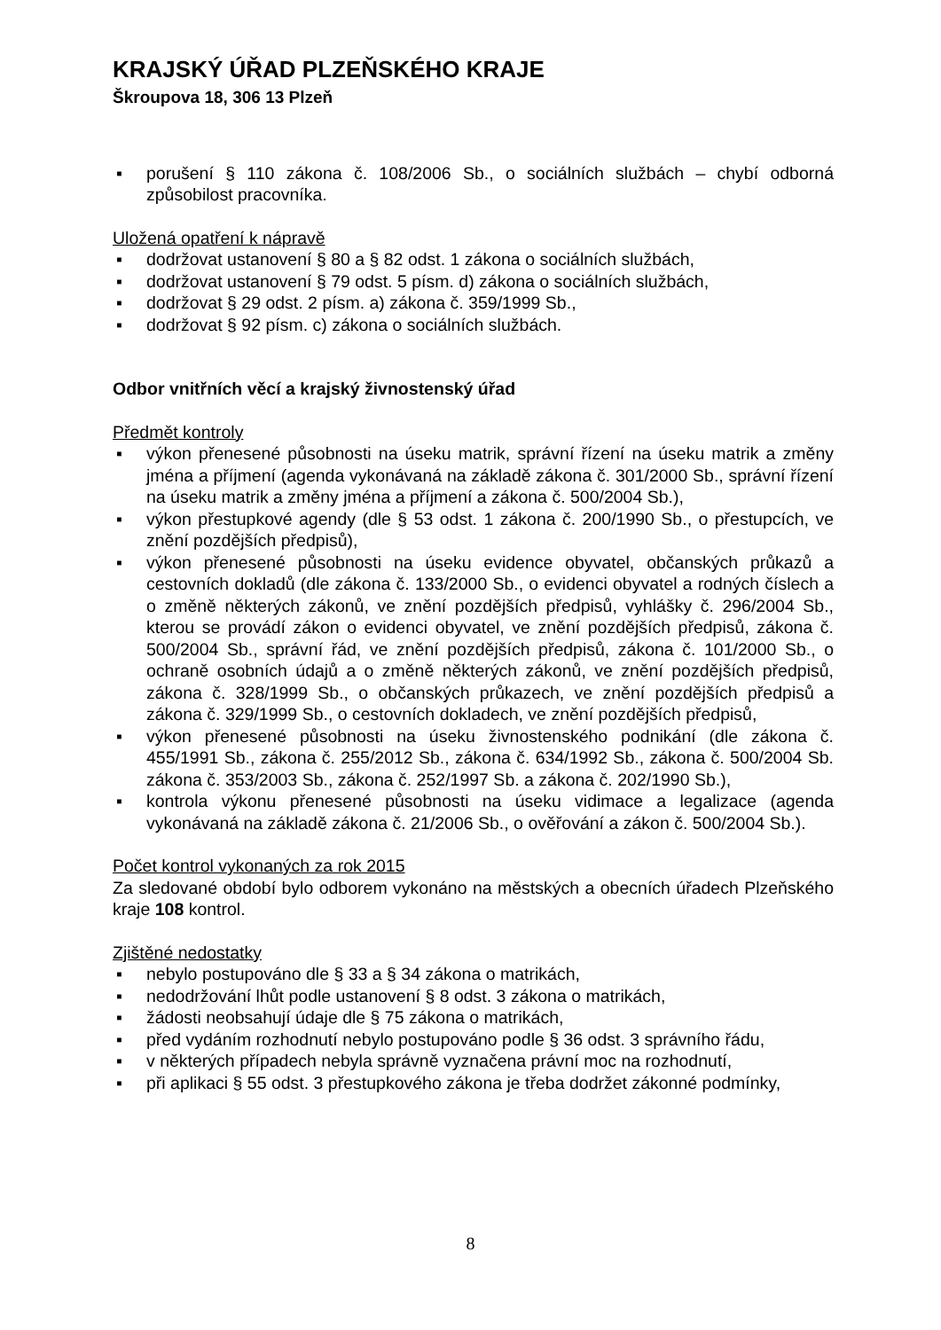KRAJSKÝ ÚŘAD PLZEŇSKÉHO KRAJE
Škroupova 18, 306 13 Plzeň
▪ porušení § 110 zákona č. 108/2006 Sb., o sociálních službách – chybí odborná způsobilost pracovníka.
Uložená opatření k nápravě
▪ dodržovat ustanovení § 80 a § 82 odst. 1 zákona o sociálních službách,
▪ dodržovat ustanovení § 79 odst. 5 písm. d) zákona o sociálních službách,
▪ dodržovat § 29 odst. 2 písm. a) zákona č. 359/1999 Sb.,
▪ dodržovat § 92 písm. c) zákona o sociálních službách.
Odbor vnitřních věcí a krajský živnostenský úřad
Předmět kontroly
▪ výkon přenesené působnosti na úseku matrik, správní řízení na úseku matrik a změny jména a příjmení (agenda vykonávaná na základě zákona č. 301/2000 Sb., správní řízení na úseku matrik a změny jména a příjmení a zákona č. 500/2004 Sb.),
▪ výkon přestupkové agendy (dle § 53 odst. 1 zákona č. 200/1990 Sb., o přestupcích, ve znění pozdějších předpisů),
▪ výkon přenesené působnosti na úseku evidence obyvatel, občanských průkazů a cestovních dokladů (dle zákona č. 133/2000 Sb., o evidenci obyvatel a rodných číslech a o změně některých zákonů, ve znění pozdějších předpisů, vyhlášky č. 296/2004 Sb., kterou se provádí zákon o evidenci obyvatel, ve znění pozdějších předpisů, zákona č. 500/2004 Sb., správní řád, ve znění pozdějších předpisů, zákona č. 101/2000 Sb., o ochraně osobních údajů a o změně některých zákonů, ve znění pozdějších předpisů, zákona č. 328/1999 Sb., o občanských průkazech, ve znění pozdějších předpisů a zákona č. 329/1999 Sb., o cestovních dokladech, ve znění pozdějších předpisů,
▪ výkon přenesené působnosti na úseku živnostenského podnikání (dle zákona č. 455/1991 Sb., zákona č. 255/2012 Sb., zákona č. 634/1992 Sb., zákona č. 500/2004 Sb. zákona č. 353/2003 Sb., zákona č. 252/1997 Sb. a zákona č. 202/1990 Sb.),
▪ kontrola výkonu přenesené působnosti na úseku vidimace a legalizace (agenda vykonávaná na základě zákona č. 21/2006 Sb., o ověřování a zákon č. 500/2004 Sb.).
Počet kontrol vykonaných za rok 2015
Za sledované období bylo odborem vykonáno na městských a obecních úřadech Plzeňského kraje 108 kontrol.
Zjištěné nedostatky
▪ nebylo postupováno dle § 33 a § 34 zákona o matrikách,
▪ nedodržování lhůt podle ustanovení § 8 odst. 3 zákona o matrikách,
▪ žádosti neobsahují údaje dle § 75 zákona o matrikách,
▪ před vydáním rozhodnutí nebylo postupováno podle § 36 odst. 3 správního řádu,
▪ v některých případech nebyla správně vyznačena právní moc na rozhodnutí,
▪ při aplikaci § 55 odst. 3 přestupkového zákona je třeba dodržet zákonné podmínky,
8